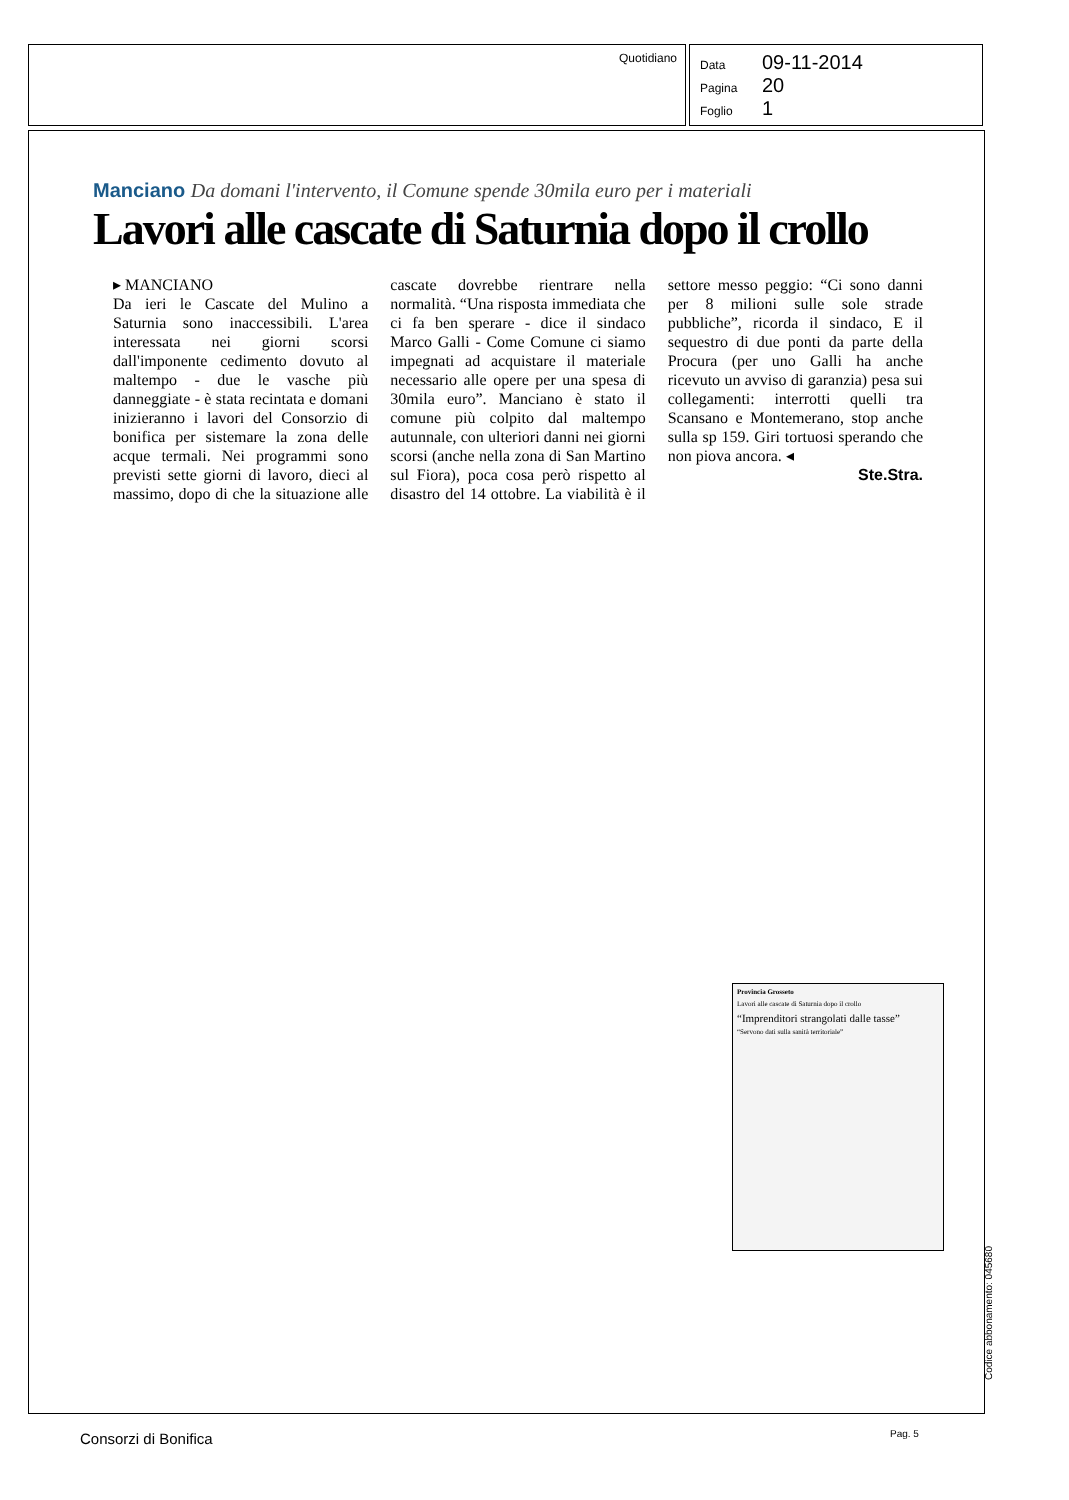Quotidiano
Data 09-11-2014
Pagina 20
Foglio 1
Manciano Da domani l'intervento, il Comune spende 30mila euro per i materiali
Lavori alle cascate di Saturnia dopo il crollo
▸ MANCIANO
Da ieri le Cascate del Mulino a Saturnia sono inaccessibili. L'area interessata nei giorni scorsi dall'imponente cedimento dovuto al maltempo - due le vasche più danneggiate - è stata recintata e domani inizieranno i lavori del Consorzio di bonifica per sistemare la zona delle acque termali. Nei programmi sono previsti sette giorni di lavoro, dieci al massimo, dopo di che la situazione alle cascate dovrebbe rientrare nella normalità. “Una risposta immediata che ci fa ben sperare - dice il sindaco Marco Galli - Come Comune ci siamo impegnati ad acquistare il materiale necessario alle opere per una spesa di 30mila euro”. Manciano è stato il comune più colpito dal maltempo autunnale, con ulteriori danni nei giorni scorsi (anche nella zona di San Martino sul Fiora), poca cosa però rispetto al disastro del 14 ottobre. La viabilità è il settore messo peggio: “Ci sono danni per 8 milioni sulle sole strade pubbliche”, ricorda il sindaco, E il sequestro di due ponti da parte della Procura (per uno Galli ha anche ricevuto un avviso di garanzia) pesa sui collegamenti: interrotti quelli tra Scansano e Montemerano, stop anche sulla sp 159. Giri tortuosi sperando che non piova ancora. ◂
Ste.Stra.
Provincia Grosseto
Lavori alle cascate di Saturnia dopo il crollo
“Imprenditori strangolati dalle tasse”
“Servono dati sulla sanità territoriale”
Codice abbonamento: 045680
Consorzi di Bonifica Pag. 5